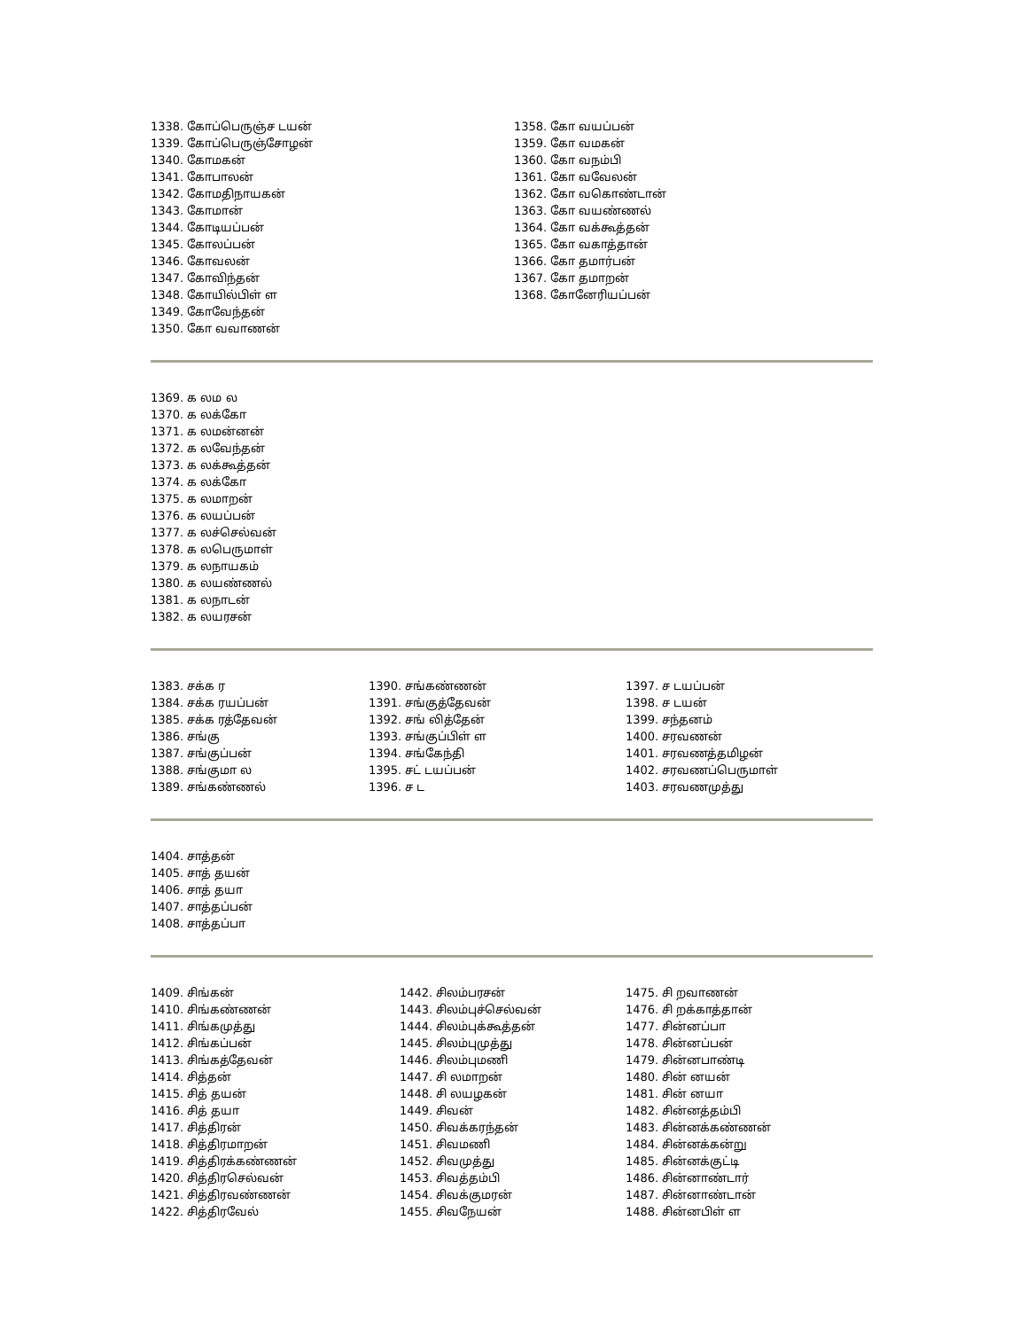1338. கோப்பெருஞ்ச டயன்
1339. கோப்பெருஞ்சோழன்
1340. கோமகன்
1341. கோபாலன்
1342. கோமதிநாயகன்
1343. கோமான்
1344. கோடியப்பன்
1345. கோலப்பன்
1346. கோவலன்
1347. கோவிந்தன்
1348. கோயில்பிள் ள
1349. கோவேந்தன்
1350. கோ வவாணன்
1358. கோ வயப்பன்
1359. கோ வமகன்
1360. கோ வநம்பி
1361. கோ வவேலன்
1362. கோ வகொண்டான்
1363. கோ வயண்ணல்
1364. கோ வக்கூத்தன்
1365. கோ வகாத்தான்
1366. கோ தமார்பன்
1367. கோ தமாறன்
1368. கோனேரியப்பன்
1369. க லம ல
1370. க லக்கோ
1371. க லமன்னன்
1372. க லவேந்தன்
1373. க லக்கூத்தன்
1374. க லக்கோ
1375. க லமாறன்
1376. க லயப்பன்
1377. க லச்செல்வன்
1378. க லபெருமாள்
1379. க லநாயகம்
1380. க லயண்ணல்
1381. க லநாடன்
1382. க லயரசன்
1383. சக்க ர
1384. சக்க ரயப்பன்
1385. சக்க ரத்தேவன்
1386. சங்கு
1387. சங்குப்பன்
1388. சங்குமா ல
1389. சங்கண்ணல்
1390. சங்கண்ணன்
1391. சங்குத்தேவன்
1392. சங் லித்தேன்
1393. சங்குப்பிள் ள
1394. சங்கேந்தி
1395. சட் டயப்பன்
1396. ச ட
1397. ச டயப்பன்
1398. ச டயன்
1399. சந்தனம்
1400. சரவணன்
1401. சரவணத்தமிழன்
1402. சரவணப்பெருமாள்
1403. சரவணமுத்து
1404. சாத்தன்
1405. சாத் தயன்
1406. சாத் தயா
1407. சாத்தப்பன்
1408. சாத்தப்பா
1409. சிங்கன்
1410. சிங்கண்ணன்
1411. சிங்கமுத்து
1412. சிங்கப்பன்
1413. சிங்கத்தேவன்
1414. சித்தன்
1415. சித் தயன்
1416. சித் தயா
1417. சித்திரன்
1418. சித்திரமாறன்
1419. சித்திரக்கண்ணன்
1420. சித்திரசெல்வன்
1421. சித்திரவண்ணன்
1422. சித்திரவேல்
1442. சிலம்பரசன்
1443. சிலம்புச்செல்வன்
1444. சிலம்புக்கூத்தன்
1445. சிலம்புமுத்து
1446. சிலம்புமணி
1447. சி லமாறன்
1448. சி லயழகன்
1449. சிவன்
1450. சிவக்கரந்தன்
1451. சிவமணி
1452. சிவமுத்து
1453. சிவத்தம்பி
1454. சிவக்குமரன்
1455. சிவநேயன்
1475. சி றவாணன்
1476. சி றக்காத்தான்
1477. சின்னப்பா
1478. சின்னப்பன்
1479. சின்னபாண்டி
1480. சின் னயன்
1481. சின் னயா
1482. சின்னத்தம்பி
1483. சின்னக்கண்ணன்
1484. சின்னக்கன்று
1485. சின்னக்குட்டி
1486. சின்னாண்டார்
1487. சின்னாண்டான்
1488. சின்னபிள் ள